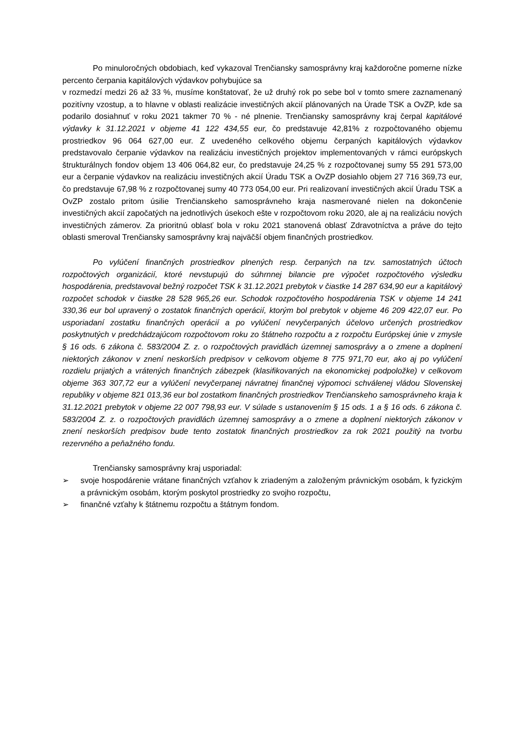Po minuloročných obdobiach, keď vykazoval Trenčiansky samosprávny kraj každoročne pomerne nízke percento čerpania kapitálových výdavkov pohybujúce sa
v rozmedzí medzi 26 až 33 %, musíme konštatovať, že už druhý rok po sebe bol v tomto smere zaznamenaný pozitívny vzostup, a to hlavne v oblasti realizácie investičných akcií plánovaných na Úrade TSK a OvZP, kde sa podarilo dosiahnuť v roku 2021 takmer 70 % - né plnenie. Trenčiansky samosprávny kraj čerpal kapitálové výdavky k 31.12.2021 v objeme 41 122 434,55 eur, čo predstavuje 42,81% z rozpočtovaného objemu prostriedkov 96 064 627,00 eur. Z uvedeného celkového objemu čerpaných kapitálových výdavkov predstavovalo čerpanie výdavkov na realizáciu investičných projektov implementovaných v rámci európskych štrukturálnych fondov objem 13 406 064,82 eur, čo predstavuje 24,25 % z rozpočtovanej sumy 55 291 573,00 eur a čerpanie výdavkov na realizáciu investičných akcií Úradu TSK a OvZP dosiahlo objem 27 716 369,73 eur, čo predstavuje 67,98 % z rozpočtovanej sumy 40 773 054,00 eur. Pri realizovaní investičných akcií Úradu TSK a OvZP zostalo pritom úsilie Trenčianskeho samosprávneho kraja nasmerované nielen na dokončenie investičných akcií započatých na jednotlivých úsekoch ešte v rozpočtovom roku 2020, ale aj na realizáciu nových investičných zámerov. Za prioritnú oblasť bola v roku 2021 stanovená oblasť Zdravotníctva a práve do tejto oblasti smeroval Trenčiansky samosprávny kraj najväčší objem finančných prostriedkov.
Po vylúčení finančných prostriedkov plnených resp. čerpaných na tzv. samostatných účtoch rozpočtových organizácií, ktoré nevstupujú do súhrnnej bilancie pre výpočet rozpočtového výsledku hospodárenia, predstavoval bežný rozpočet TSK k 31.12.2021 prebytok v čiastke 14 287 634,90 eur a kapitálový rozpočet schodok v čiastke 28 528 965,26 eur. Schodok rozpočtového hospodárenia TSK v objeme 14 241 330,36 eur bol upravený o zostatok finančných operácií, ktorým bol prebytok v objeme 46 209 422,07 eur. Po usporiadaní zostatku finančných operácií a po vylúčení nevyčerpaných účelovo určených prostriedkov poskytnutých v predchádzajúcom rozpočtovom roku zo štátneho rozpočtu a z rozpočtu Európskej únie v zmysle § 16 ods. 6 zákona č. 583/2004 Z. z. o rozpočtových pravidlách územnej samosprávy a o zmene a doplnení niektorých zákonov v znení neskorších predpisov v celkovom objeme 8 775 971,70 eur, ako aj po vylúčení rozdielu prijatých a vrátených finančných zábezpek (klasifikovaných na ekonomickej podpoložke) v celkovom objeme 363 307,72 eur a vylúčení nevyčerpanej návratnej finančnej výpomoci schválenej vládou Slovenskej republiky v objeme 821 013,36 eur bol zostatkom finančných prostriedkov Trenčianskeho samosprávneho kraja k 31.12.2021 prebytok v objeme 22 007 798,93 eur. V súlade s ustanovením § 15 ods. 1 a § 16 ods. 6 zákona č. 583/2004 Z. z. o rozpočtových pravidlách územnej samosprávy a o zmene a doplnení niektorých zákonov v znení neskorších predpisov bude tento zostatok finančných prostriedkov za rok 2021 použitý na tvorbu rezervného a peňažného fondu.
Trenčiansky samosprávny kraj usporiadal:
➢ svoje hospodárenie vrátane finančných vzťahov k zriadeným a založeným právnickým osobám, k fyzickým a právnickým osobám, ktorým poskytol prostriedky zo svojho rozpočtu,
➢ finančné vzťahy k štátnemu rozpočtu a štátnym fondom.